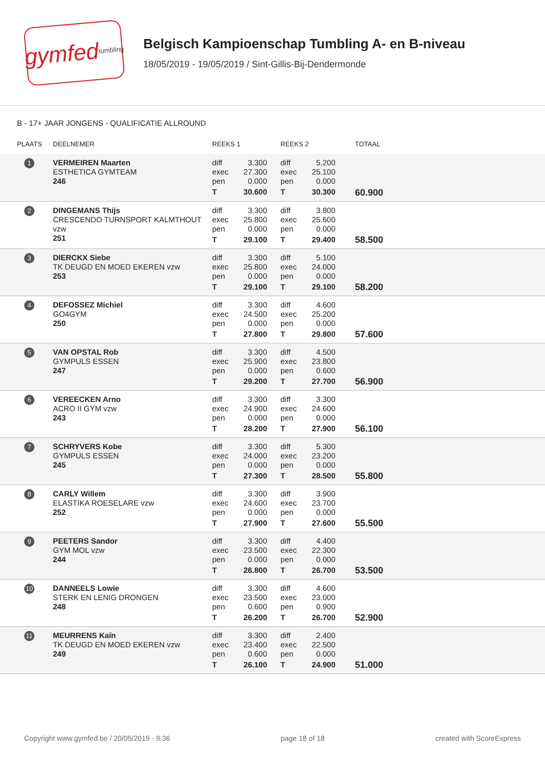gymfed tumbling
Belgisch Kampioenschap Tumbling A- en B-niveau
18/05/2019 - 19/05/2019 / Sint-Gillis-Bij-Dendermonde
B - 17+ JAAR JONGENS - QUALIFICATIE ALLROUND
| PLAATS | DEELNEMER | REEKS 1 | REEKS 2 | TOTAAL |
| --- | --- | --- | --- | --- |
| 1 | VERMEIREN Maarten ESTHETICA GYMTEAM 246 | diff 3.300 exec 27.300 pen 0.000 T 30.600 | diff 5.200 exec 25.100 pen 0.000 T 30.300 | 60.900 |
| 2 | DINGEMANS Thijs CRESCENDO TURNSPORT KALMTHOUT vzw 251 | diff 3.300 exec 25.800 pen 0.000 T 29.100 | diff 3.800 exec 25.600 pen 0.000 T 29.400 | 58.500 |
| 3 | DIERCKX Siebe TK DEUGD EN MOED EKEREN vzw 253 | diff 3.300 exec 25.800 pen 0.000 T 29.100 | diff 5.100 exec 24.000 pen 0.000 T 29.100 | 58.200 |
| 4 | DEFOSSEZ Michiel GO4GYM 250 | diff 3.300 exec 24.500 pen 0.000 T 27.800 | diff 4.600 exec 25.200 pen 0.000 T 29.800 | 57.600 |
| 5 | VAN OPSTAL Rob GYMPULS ESSEN 247 | diff 3.300 exec 25.900 pen 0.000 T 29.200 | diff 4.500 exec 23.800 pen 0.600 T 27.700 | 56.900 |
| 6 | VEREECKEN Arno ACRO II GYM vzw 243 | diff 3.300 exec 24.900 pen 0.000 T 28.200 | diff 3.300 exec 24.600 pen 0.000 T 27.900 | 56.100 |
| 7 | SCHRYVERS Kobe GYMPULS ESSEN 245 | diff 3.300 exec 24.000 pen 0.000 T 27.300 | diff 5.300 exec 23.200 pen 0.000 T 28.500 | 55.800 |
| 8 | CARLY Willem ELASTIKA ROESELARE vzw 252 | diff 3.300 exec 24.600 pen 0.000 T 27.900 | diff 3.900 exec 23.700 pen 0.000 T 27.600 | 55.500 |
| 9 | PEETERS Sandor GYM MOL vzw 244 | diff 3.300 exec 23.500 pen 0.000 T 26.800 | diff 4.400 exec 22.300 pen 0.000 T 26.700 | 53.500 |
| 10 | DANNEELS Lowie STERK EN LENIG DRONGEN 248 | diff 3.300 exec 23.500 pen 0.600 T 26.200 | diff 4.600 exec 23.000 pen 0.900 T 26.700 | 52.900 |
| 11 | MEURRENS Kaïn TK DEUGD EN MOED EKEREN vzw 249 | diff 3.300 exec 23.400 pen 0.600 T 26.100 | diff 2.400 exec 22.500 pen 0.000 T 24.900 | 51.000 |
Copyright www.gymfed.be / 20/05/2019 - 9:36 page 18 of 18 created with ScoreExpress